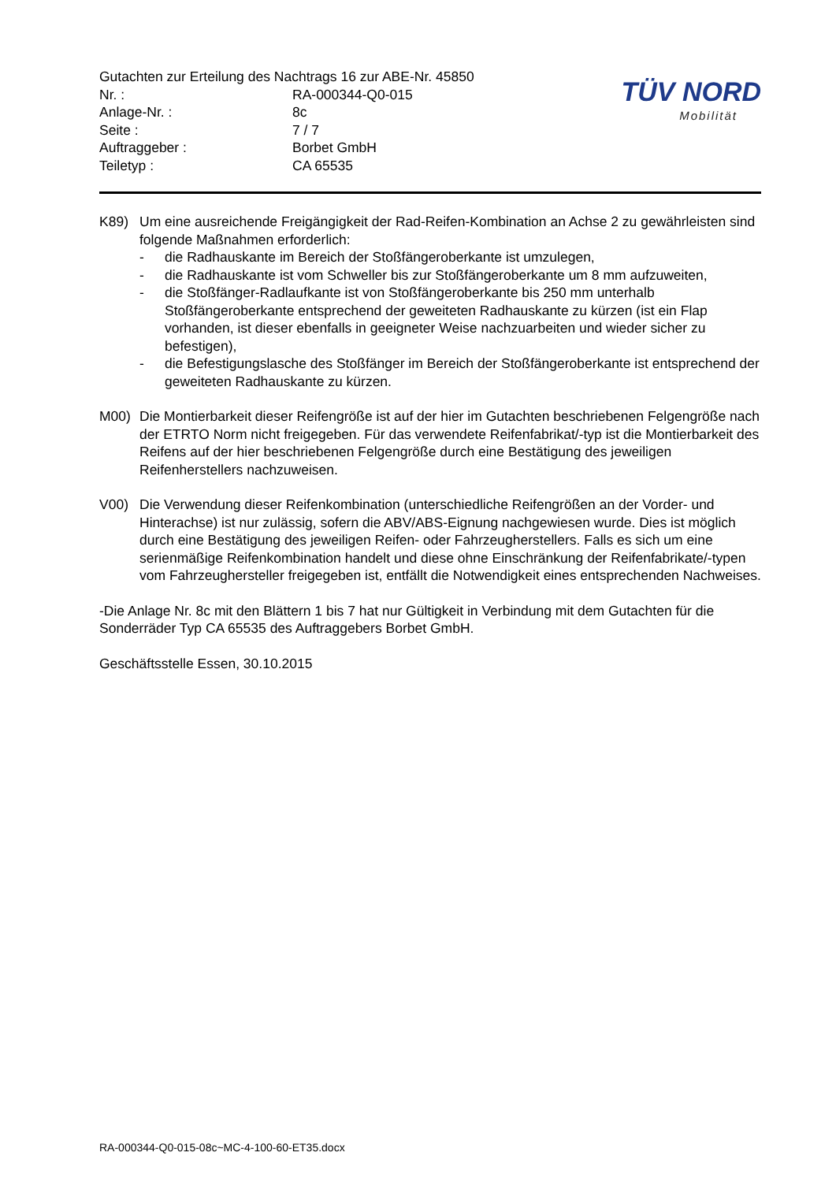| Gutachten zur Erteilung des Nachtrags 16 zur ABE-Nr. 45850 | |
| Nr. : | RA-000344-Q0-015 |
| Anlage-Nr. : | 8c |
| Seite : | 7 / 7 |
| Auftraggeber : | Borbet GmbH |
| Teiletyp : | CA 65535 |
TÜV NORD
Mobilität
K89) Um eine ausreichende Freigängigkeit der Rad-Reifen-Kombination an Achse 2 zu gewährleisten sind folgende Maßnahmen erforderlich:
- die Radhauskante im Bereich der Stoßfängeroberkante ist umzulegen,
- die Radhauskante ist vom Schweller bis zur Stoßfängeroberkante um 8 mm aufzuweiten,
- die Stoßfänger-Radlaufkante ist von Stoßfängeroberkante bis 250 mm unterhalb Stoßfängeroberkante entsprechend der geweiteten Radhauskante zu kürzen (ist ein Flap vorhanden, ist dieser ebenfalls in geeigneter Weise nachzuarbeiten und wieder sicher zu befestigen),
- die Befestigungslasche des Stoßfänger im Bereich der Stoßfängeroberkante ist entsprechend der geweiteten Radhauskante zu kürzen.
M00) Die Montierbarkeit dieser Reifengröße ist auf der hier im Gutachten beschriebenen Felgengröße nach der ETRTO Norm nicht freigegeben. Für das verwendete Reifenfabrikat/-typ ist die Montierbarkeit des Reifens auf der hier beschriebenen Felgengröße durch eine Bestätigung des jeweiligen Reifenherstellers nachzuweisen.
V00) Die Verwendung dieser Reifenkombination (unterschiedliche Reifengrößen an der Vorder- und Hinterachse) ist nur zulässig, sofern die ABV/ABS-Eignung nachgewiesen wurde. Dies ist möglich durch eine Bestätigung des jeweiligen Reifen- oder Fahrzeugherstellers. Falls es sich um eine serienmäßige Reifenkombination handelt und diese ohne Einschränkung der Reifenfabrikate/-typen vom Fahrzeughersteller freigegeben ist, entfällt die Notwendigkeit eines entsprechenden Nachweises.
-Die Anlage Nr. 8c mit den Blättern 1 bis 7 hat nur Gültigkeit in Verbindung mit dem Gutachten für die Sonderräder Typ CA 65535 des Auftraggebers Borbet GmbH.
Geschäftsstelle Essen, 30.10.2015
RA-000344-Q0-015-08c~MC-4-100-60-ET35.docx